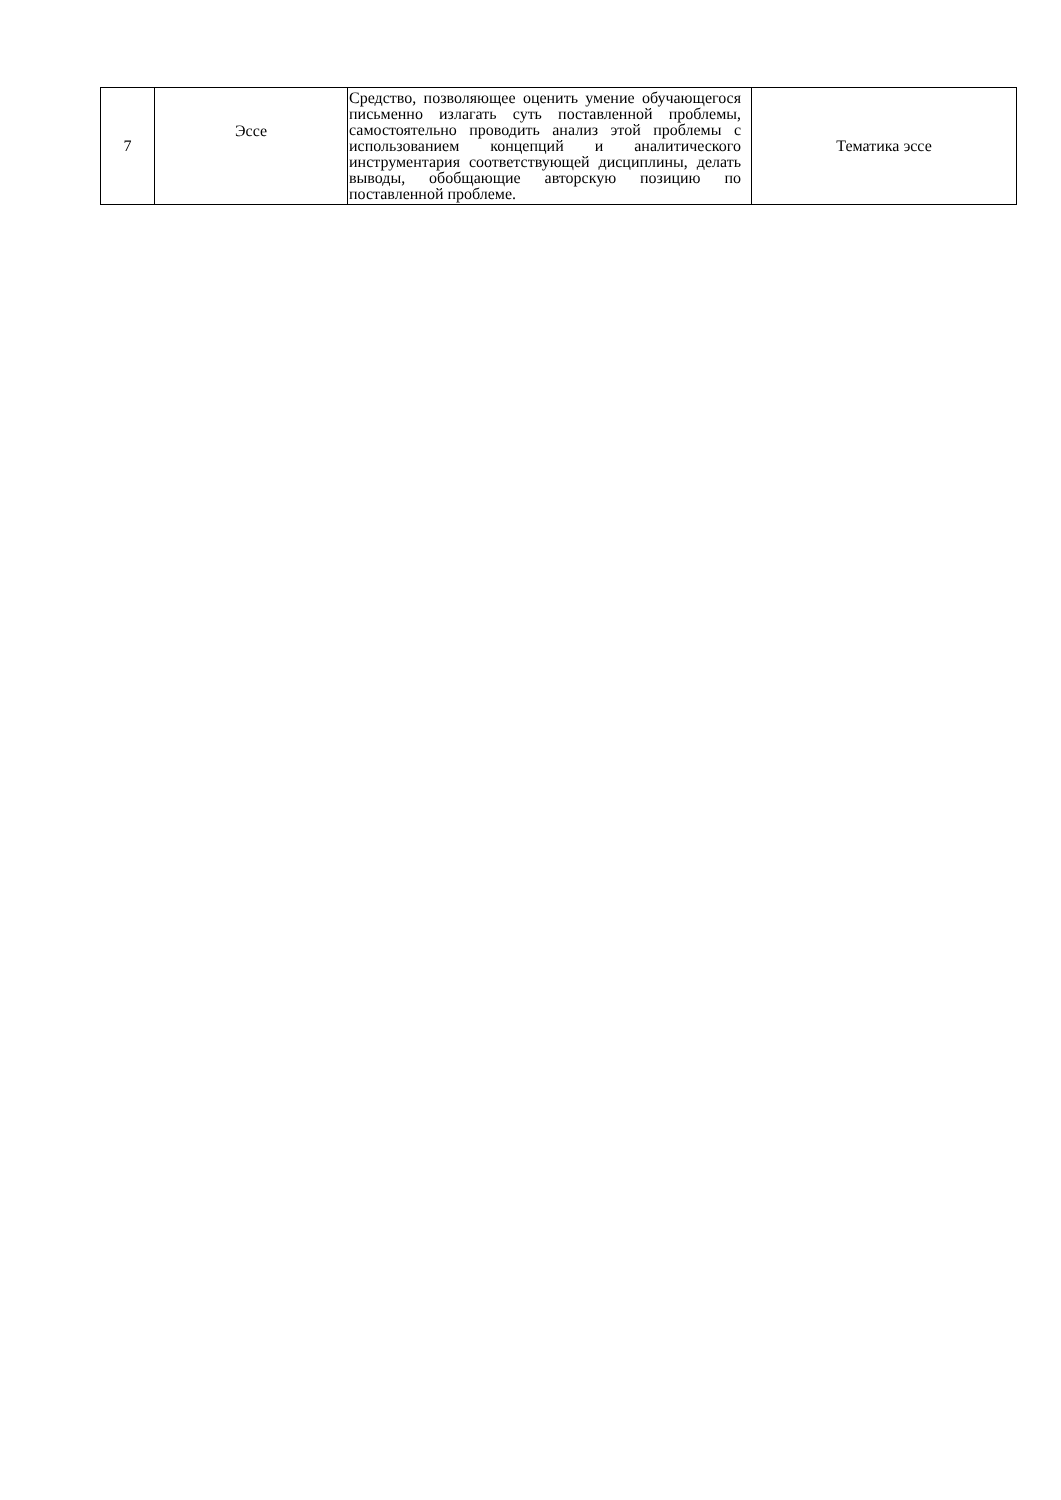| 7 | Эссе | Средство, позволяющее оценить умение обучающегося письменно излагать суть поставленной проблемы, самостоятельно проводить анализ этой проблемы с использованием концепций и аналитического инструментария соответствующей дисциплины, делать выводы, обобщающие авторскую позицию по поставленной проблеме. | Тематика эссе |